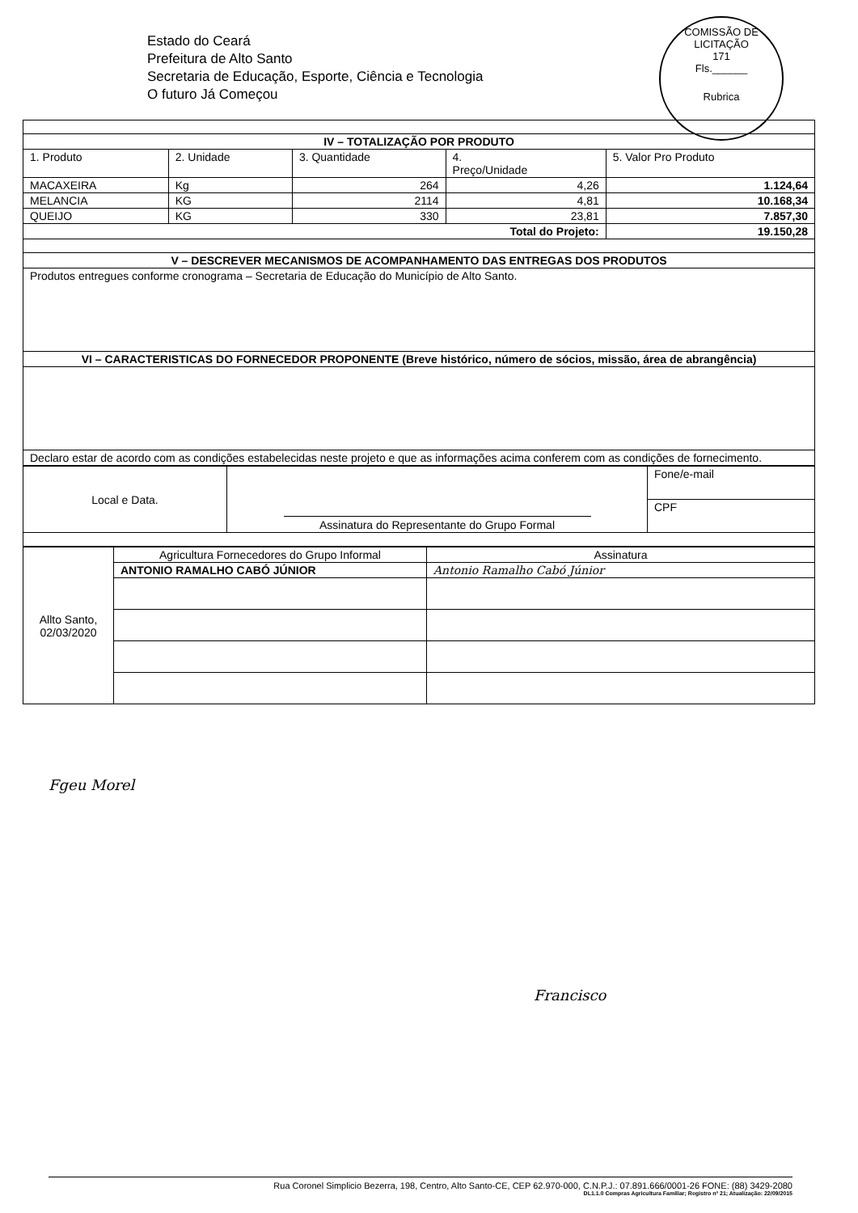Estado do Ceará
Prefeitura de Alto Santo
Secretaria de Educação, Esporte, Ciência e Tecnologia
O futuro Já Começou
COMISSÃO DE LICITAÇÃO
171
Fls.______
Rubrica
| IV – TOTALIZAÇÃO POR PRODUTO | | | | |
| --- | --- | --- | --- | --- |
| 1. Produto | 2. Unidade | 3. Quantidade | 4. Preço/Unidade | 5. Valor Pro Produto |
| MACAXEIRA | Kg | 264 | 4,26 | 1.124,64 |
| MELANCIA | KG | 2114 | 4,81 | 10.168,34 |
| QUEIJO | KG | 330 | 23,81 | 7.857,30 |
| Total do Projeto: | | | | 19.150,28 |
| V – DESCREVER MECANISMOS DE ACOMPANHAMENTO DAS ENTREGAS DOS PRODUTOS | | | | |
| Produtos entregues conforme cronograma – Secretaria de Educação do Município de Alto Santo. | | | | |
| VI – CARACTERISTICAS DO FORNECEDOR PROPONENTE (Breve histórico, número de sócios, missão, área de abrangência) | | | | |
| Declaro estar de acordo com as condições estabelecidas neste projeto e que as informações acima conferem com as condições de fornecimento. | | | | |
| Local e Data. | Assinatura do Representante do Grupo Formal | Fone/e-mail |
| | | CPF |
| Allto Santo, 02/03/2020 | Agricultura Fornecedores do Grupo Informal | Assinatura |
| | ANTONIO RAMALHO CABÓ JÚNIOR | Antonio Ramalho Cabó Júnior |
Fgeu Morel
Francisco
Rua Coronel Simplicio Bezerra, 198, Centro, Alto Santo-CE, CEP 62.970-000, C.N.P.J.: 07.891.666/0001-26 FONE: (88) 3429-2080
DL1.1.0 Compras Agricultura Familiar; Registro nº 21; Atualização: 22/09/2015